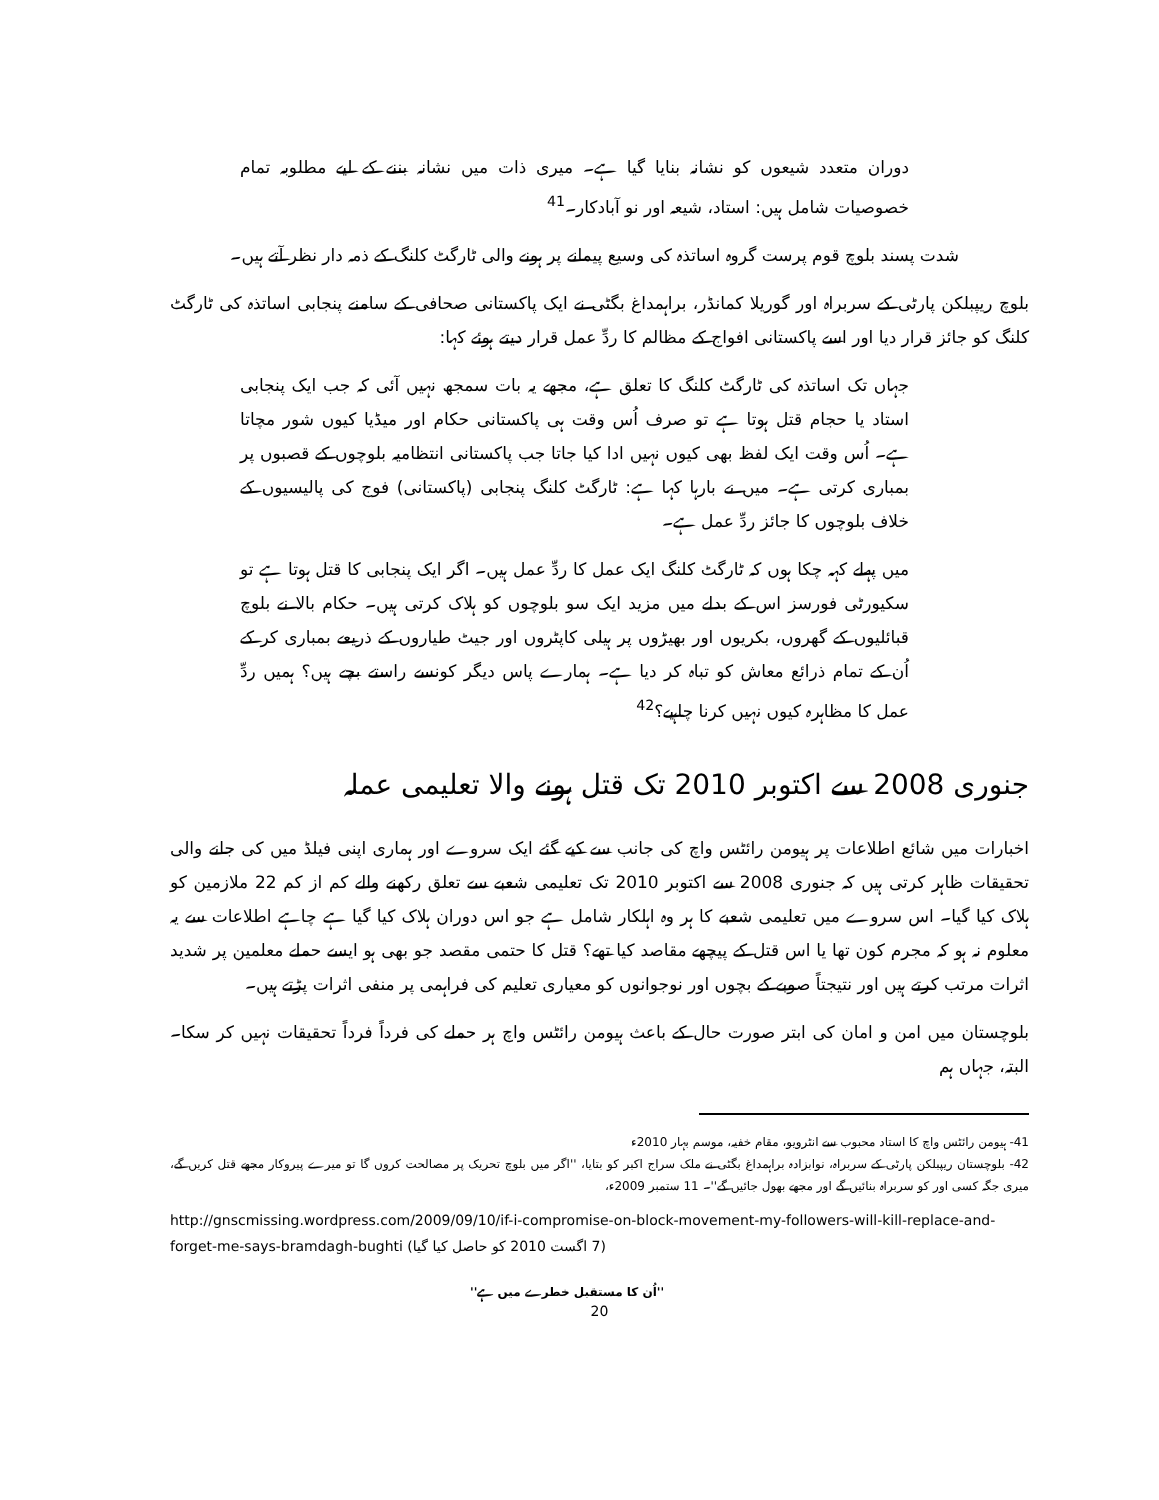دوران متعدد شیعوں کو نشانہ بنایا گیا ہے۔ میری ذات میں نشانہ بننے کے لیے مطلوبہ تمام خصوصیات شامل ہیں: استاد، شیعہ اور نو آبادکار۔<sup>41</sup>
شدت پسند بلوچ قوم پرست گروہ اساتذہ کی وسیع پیمانے پر ہونے والی ٹارگٹ کلنگ کے ذمہ دار نظر آتے ہیں۔
بلوچ ریپبلکن پارٹی کے سربراہ اور گوریلا کمانڈر، براہمداغ بگٹی نے ایک پاکستانی صحافی کے سامنے پنجابی اساتذہ کی ٹارگٹ کلنگ کو جائز قرار دیا اور اسے پاکستانی افواج کے مظالم کا ردِّ عمل قرار دیتے ہوئے کہا:
جہاں تک اساتذہ کی ٹارگٹ کلنگ کا تعلق ہے، مجھے یہ بات سمجھ نہیں آئی کہ جب ایک پنجابی استاد یا حجام قتل ہوتا ہے تو صرف اُس وقت ہی پاکستانی حکام اور میڈیا کیوں شور مچاتا ہے۔ اُس وقت ایک لفظ بھی کیوں نہیں ادا کیا جاتا جب پاکستانی انتظامیہ بلوچوں کے قصبوں پر بمباری کرتی ہے۔ میں نے بارہا کہا ہے: ٹارگٹ کلنگ پنجابی (پاکستانی) فوج کی پالیسیوں کے خلاف بلوچوں کا جائز ردِّ عمل ہے۔
میں پہلے کہہ چکا ہوں کہ ٹارگٹ کلنگ ایک عمل کا ردِّ عمل ہیں۔ اگر ایک پنجابی کا قتل ہوتا ہے تو سکیورٹی فورسز اس کے بدلے میں مزید ایک سو بلوچوں کو ہلاک کرتی ہیں۔ حکام بالا نے بلوچ قبائلیوں کے گھروں، بکریوں اور بھیڑوں پر ہیلی کاپٹروں اور جیٹ طیاروں کے ذریعے بمباری کر کے اُن کے تمام ذرائع معاش کو تباہ کر دیا ہے۔ ہمارے پاس دیگر کونسے راستے بچے ہیں؟ ہمیں ردِّ عمل کا مظاہرہ کیوں نہیں کرنا چاہیے؟<sup>42</sup>
جنوری 2008 سے اکتوبر 2010 تک قتل ہونے والا تعلیمی عملہ
اخبارات میں شائع اطلاعات پر ہیومن رائٹس واچ کی جانب سے کیے گئے ایک سروے اور ہماری اپنی فیلڈ میں کی جانے والی تحقیقات ظاہر کرتی ہیں کہ جنوری 2008 سے اکتوبر 2010 تک تعلیمی شعبے سے تعلق رکھنے والے کم از کم 22 ملازمین کو ہلاک کیا گیا۔ اس سروے میں تعلیمی شعبے کا ہر وہ اہلکار شامل ہے جو اس دوران ہلاک کیا گیا ہے چاہے اطلاعات سے یہ معلوم نہ ہو کہ مجرم کون تھا یا اس قتل کے پیچھے مقاصد کیا تھے؟ قتل کا حتمی مقصد جو بھی ہو ایسے حملے معلمین پر شدید اثرات مرتب کرتے ہیں اور نتیجتاً صوبے کے بچوں اور نوجوانوں کو معیاری تعلیم کی فراہمی پر منفی اثرات پڑتے ہیں۔
بلوچستان میں امن و امان کی ابتر صورت حال کے باعث ہیومن رائٹس واچ ہر حملے کی فرداً فرداً تحقیقات نہیں کر سکا۔ البتہ، جہاں ہم
41- ہیومن رائٹس واچ کا استاد محبوب سے انٹرویو، مقام خفیہ، موسم بہار 2010ء
42- بلوچستان ریپبلکن پارٹی کے سربراہ، نوابزادہ براہمداغ بگٹی نے ملک سراج اکبر کو بتایا، ''اگر میں بلوچ تحریک پر مصالحت کروں گا تو میرے پیروکار مجھے قتل کریں گے، میری جگہ کسی اور کو سربراہ بنائیں گے اور مجھے بھول جائیں گے''۔ 11 ستمبر 2009ء،
http://gnscmissing.wordpress.com/2009/09/10/if-i-compromise-on-block-movement-my-followers-will-kill-replace-and-forget-me-says-bramdagh-bughti (7 اگست 2010 کو حاصل کیا گیا)
''اُن کا مستقبل خطرے میں ہے''
20